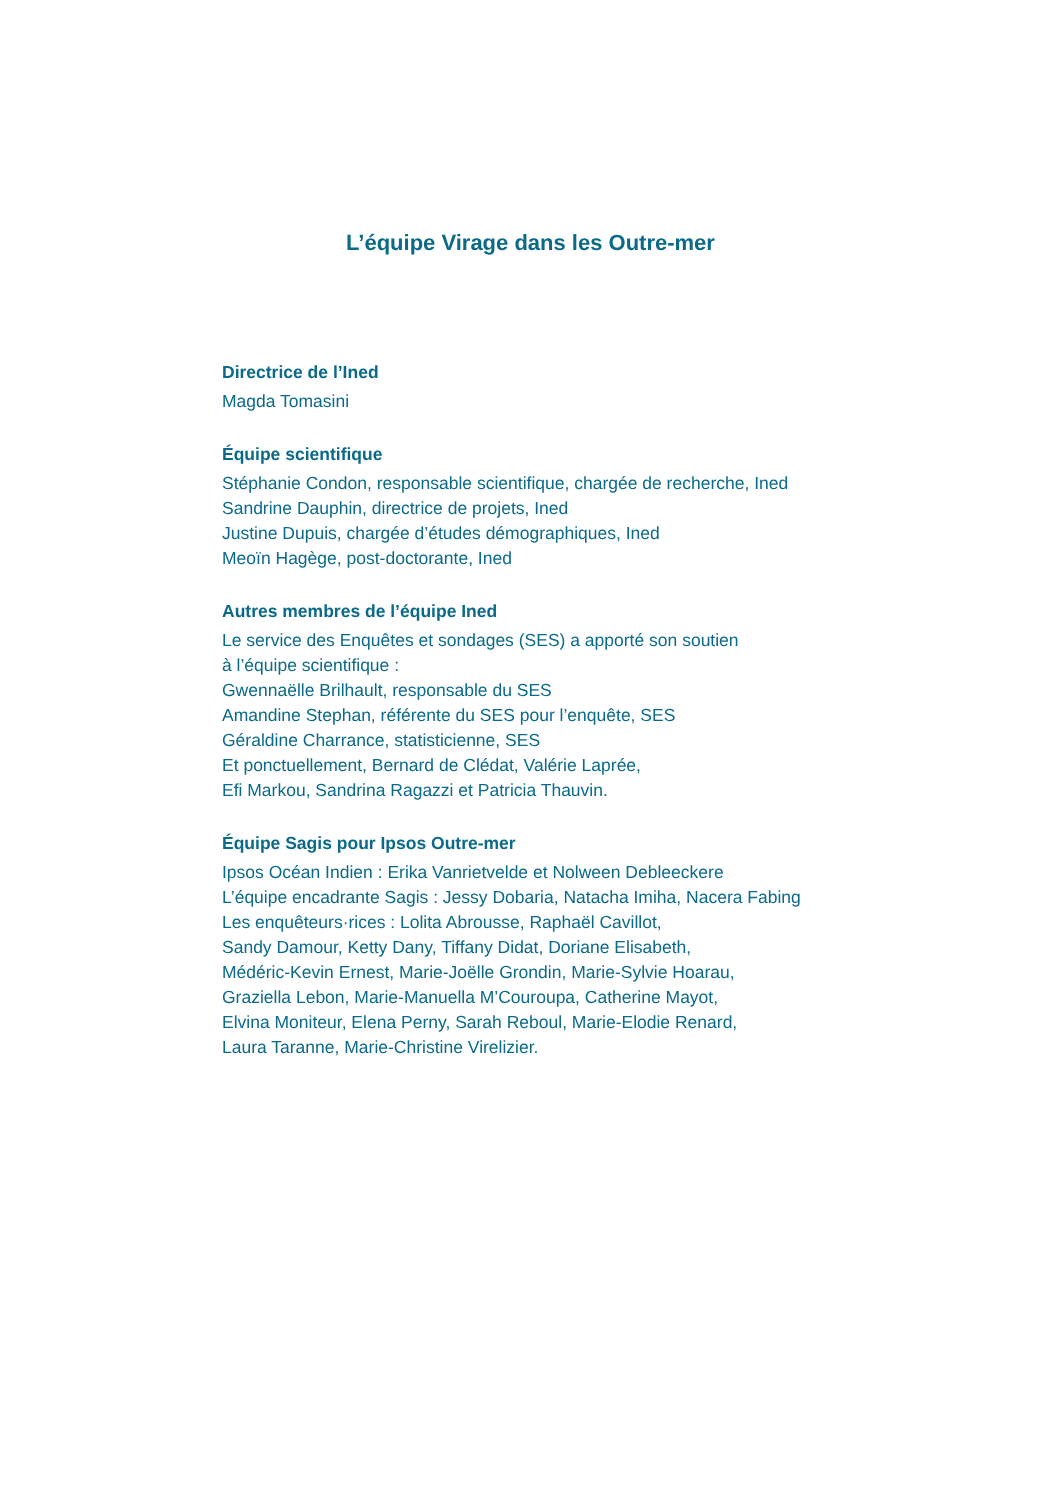L’équipe Virage dans les Outre-mer
Directrice de l’Ined
Magda Tomasini
Équipe scientifique
Stéphanie Condon, responsable scientifique, chargée de recherche, Ined
Sandrine Dauphin, directrice de projets, Ined
Justine Dupuis, chargée d’études démographiques, Ined
Meoïn Hagège, post-doctorante, Ined
Autres membres de l’équipe Ined
Le service des Enquêtes et sondages (SES) a apporté son soutien
à l’équipe scientifique :
Gwennaëlle Brilhault, responsable du SES
Amandine Stephan, référente du SES pour l’enquête, SES
Géraldine Charrance, statisticienne, SES
Et ponctuellement, Bernard de Clédat, Valérie Laprée,
Efi Markou, Sandrina Ragazzi et Patricia Thauvin.
Équipe Sagis pour Ipsos Outre-mer
Ipsos Océan Indien : Erika Vanrietvelde et Nolween Debleeckere
L’équipe encadrante Sagis : Jessy Dobaria, Natacha Imiha, Nacera Fabing
Les enquêteurs·rices : Lolita Abrousse, Raphaël Cavillot,
Sandy Damour, Ketty Dany, Tiffany Didat, Doriane Elisabeth,
Médéric-Kevin Ernest, Marie-Joëlle Grondin, Marie-Sylvie Hoarau,
Graziella Lebon, Marie-Manuella M’Couroupa, Catherine Mayot,
Elvina Moniteur, Elena Perny, Sarah Reboul, Marie-Elodie Renard,
Laura Taranne, Marie-Christine Virelizier.